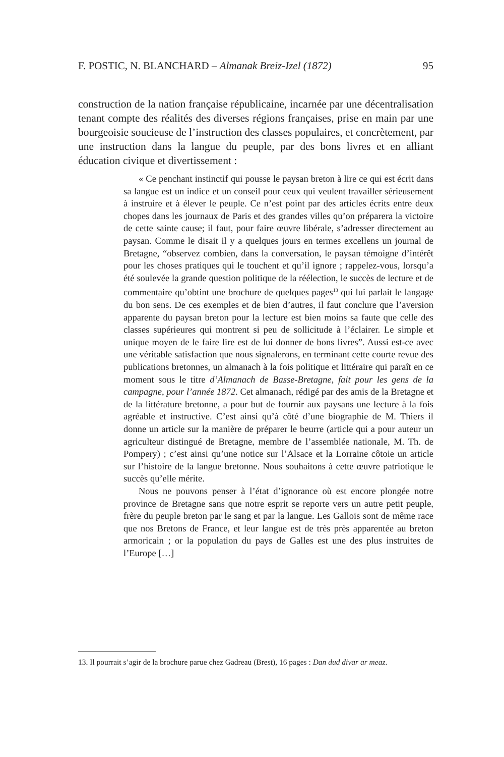F. POSTIC, N. BLANCHARD – Almanak Breiz-Izel (1872) 95
construction de la nation française républicaine, incarnée par une décentralisation tenant compte des réalités des diverses régions françaises, prise en main par une bourgeoisie soucieuse de l’instruction des classes populaires, et concrètement, par une instruction dans la langue du peuple, par des bons livres et en alliant éducation civique et divertissement :
« Ce penchant instinctif qui pousse le paysan breton à lire ce qui est écrit dans sa langue est un indice et un conseil pour ceux qui veulent travailler sérieusement à instruire et à élever le peuple. Ce n’est point par des articles écrits entre deux chopes dans les journaux de Paris et des grandes villes qu’on préparera la victoire de cette sainte cause; il faut, pour faire œuvre libérale, s’adresser directement au paysan. Comme le disait il y a quelques jours en termes excellens un journal de Bretagne, “observez combien, dans la conversation, le paysan témoigne d’intérêt pour les choses pratiques qui le touchent et qu’il ignore ; rappelez-vous, lorsqu’a été soulevée la grande question politique de la réélection, le succès de lecture et de commentaire qu’obtint une brochure de quelques pages<sup>13</sup> qui lui parlait le langage du bon sens. De ces exemples et de bien d’autres, il faut conclure que l’aversion apparente du paysan breton pour la lecture est bien moins sa faute que celle des classes supérieures qui montrent si peu de sollicitude à l’éclairer. Le simple et unique moyen de le faire lire est de lui donner de bons livres”. Aussi est-ce avec une véritable satisfaction que nous signalerons, en terminant cette courte revue des publications bretonnes, un almanach à la fois politique et littéraire qui paraît en ce moment sous le titre d’Almanach de Basse-Bretagne, fait pour les gens de la campagne, pour l’année 1872. Cet almanach, rédigé par des amis de la Bretagne et de la littérature bretonne, a pour but de fournir aux paysans une lecture à la fois agréable et instructive. C’est ainsi qu’à côté d’une biographie de M. Thiers il donne un article sur la manière de préparer le beurre (article qui a pour auteur un agriculteur distingué de Bretagne, membre de l’assemblée nationale, M. Th. de Pompery) ; c’est ainsi qu’une notice sur l’Alsace et la Lorraine côtoie un article sur l’histoire de la langue bretonne. Nous souhaitons à cette œuvre patriotique le succès qu’elle mérite.
Nous ne pouvons penser à l’état d’ignorance où est encore plongée notre province de Bretagne sans que notre esprit se reporte vers un autre petit peuple, frère du peuple breton par le sang et par la langue. Les Gallois sont de même race que nos Bretons de France, et leur langue est de très près apparentée au breton armoricain ; or la population du pays de Galles est une des plus instruites de l’Europe […]
13. Il pourrait s’agir de la brochure parue chez Gadreau (Brest), 16 pages : Dan dud divar ar meaz.